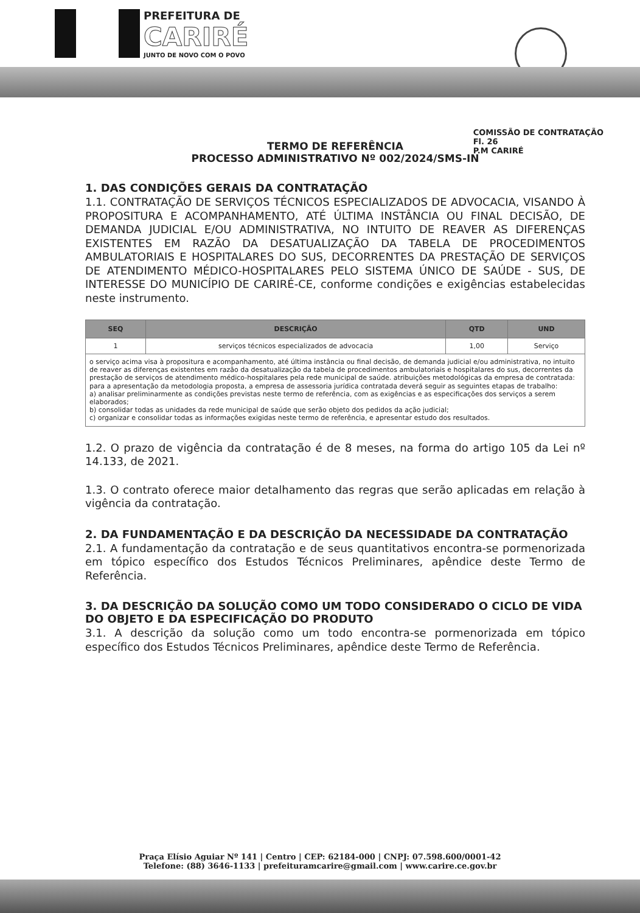PREFEITURA DE
CARIRÉ
JUNTO DE NOVO COM O POVO
COMISSÃO DE CONTRATAÇÃO
Fl. 26
P.M CARIRÉ
TERMO DE REFERÊNCIA
PROCESSO ADMINISTRATIVO Nº 002/2024/SMS-IN
1. DAS CONDIÇÕES GERAIS DA CONTRATAÇÃO
1.1. CONTRATAÇÃO DE SERVIÇOS TÉCNICOS ESPECIALIZADOS DE ADVOCACIA, VISANDO À PROPOSITURA E ACOMPANHAMENTO, ATÉ ÚLTIMA INSTÂNCIA OU FINAL DECISÃO, DE DEMANDA JUDICIAL E/OU ADMINISTRATIVA, NO INTUITO DE REAVER AS DIFERENÇAS EXISTENTES EM RAZÃO DA DESATUALIZAÇÃO DA TABELA DE PROCEDIMENTOS AMBULATORIAIS E HOSPITALARES DO SUS, DECORRENTES DA PRESTAÇÃO DE SERVIÇOS DE ATENDIMENTO MÉDICO-HOSPITALARES PELO SISTEMA ÚNICO DE SAÚDE - SUS, DE INTERESSE DO MUNICÍPIO DE CARIRÉ-CE, conforme condições e exigências estabelecidas neste instrumento.
| SEQ | DESCRIÇÃO | QTD | UND |
| --- | --- | --- | --- |
| 1 | serviços técnicos especializados de advocacia | 1,00 | Serviço |
| o serviço acima visa à propositura e acompanhamento, até última instância ou final decisão, de demanda judicial e/ou administrativa, no intuito de reaver as diferenças existentes em razão da desatualização da tabela de procedimentos ambulatoriais e hospitalares do sus, decorrentes da prestação de serviços de atendimento médico-hospitalares pela rede municipal de saúde. atribuições metodológicas da empresa de contratada: para a apresentação da metodologia proposta, a empresa de assessoria jurídica contratada deverá seguir as seguintes etapas de trabalho: a) analisar preliminarmente as condições previstas neste termo de referência, com as exigências e as especificações dos serviços a serem elaborados; b) consolidar todas as unidades da rede municipal de saúde que serão objeto dos pedidos da ação judicial; c) organizar e consolidar todas as informações exigidas neste termo de referência, e apresentar estudo dos resultados. | | | |
1.2. O prazo de vigência da contratação é de 8 meses, na forma do artigo 105 da Lei nº 14.133, de 2021.
1.3. O contrato oferece maior detalhamento das regras que serão aplicadas em relação à vigência da contratação.
2. DA FUNDAMENTAÇÃO E DA DESCRIÇÃO DA NECESSIDADE DA CONTRATAÇÃO
2.1. A fundamentação da contratação e de seus quantitativos encontra-se pormenorizada em tópico específico dos Estudos Técnicos Preliminares, apêndice deste Termo de Referência.
3. DA DESCRIÇÃO DA SOLUÇÃO COMO UM TODO CONSIDERADO O CICLO DE VIDA DO OBJETO E DA ESPECIFICAÇÃO DO PRODUTO
3.1. A descrição da solução como um todo encontra-se pormenorizada em tópico específico dos Estudos Técnicos Preliminares, apêndice deste Termo de Referência.
Praça Elísio Aguiar Nº 141 | Centro | CEP: 62184-000 | CNPJ: 07.598.600/0001-42
Telefone: (88) 3646-1133 | prefeituramcarire@gmail.com | www.carire.ce.gov.br